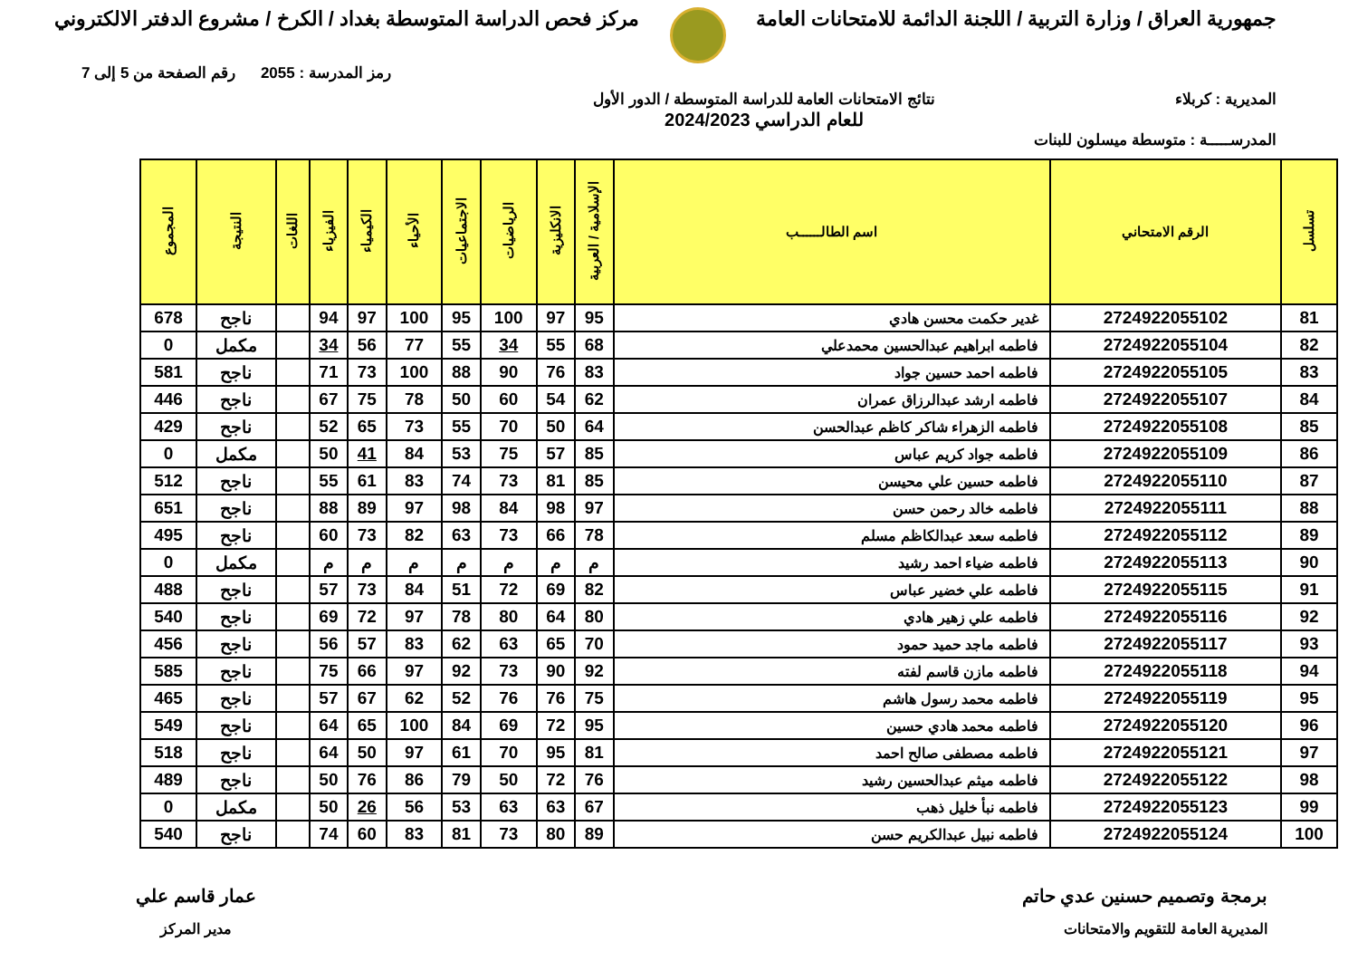جمهورية العراق / وزارة التربية / اللجنة الدائمة للامتحانات العامة
مركز فحص الدراسة المتوسطة بغداد / الكرخ / مشروع الدفتر الالكتروني
رمز المدرسة : 2055 رقم الصفحة من 5 إلى 7
المديرية : كربلاء نتائج الامتحانات العامة للدراسة المتوسطة / الدور الأول
للعام الدراسي 2024/2023
المدرســـــة : متوسطة ميسلون للبنات
| تسلسل | الرقم الامتحاني | اسم الطالــــــب | الإسلامية / العربية | الانكليزية | الرياضيات | الاجتماعيات | الأحياء | الكيمياء | الفيزياء | اللغات | النتيجة | المجموع |
| --- | --- | --- | --- | --- | --- | --- | --- | --- | --- | --- | --- | --- |
| 81 | 2724922055102 | غدير حكمت محسن هادي | 95 | 97 | 100 | 95 | 100 | 97 | 94 | | ناجح | 678 |
| 82 | 2724922055104 | فاطمه ابراهيم عبدالحسين محمدعلي | 68 | 55 | 34 | 55 | 77 | 56 | 34 | | مكمل | 0 |
| 83 | 2724922055105 | فاطمه احمد حسين جواد | 83 | 76 | 90 | 88 | 100 | 73 | 71 | | ناجح | 581 |
| 84 | 2724922055107 | فاطمه ارشد عبدالرزاق عمران | 62 | 54 | 60 | 50 | 78 | 75 | 67 | | ناجح | 446 |
| 85 | 2724922055108 | فاطمه الزهراء شاكر كاظم عبدالحسن | 64 | 50 | 70 | 55 | 73 | 65 | 52 | | ناجح | 429 |
| 86 | 2724922055109 | فاطمه جواد كريم عباس | 85 | 57 | 75 | 53 | 84 | 41 | 50 | | مكمل | 0 |
| 87 | 2724922055110 | فاطمه حسين علي محيسن | 85 | 81 | 73 | 74 | 83 | 61 | 55 | | ناجح | 512 |
| 88 | 2724922055111 | فاطمه خالد رحمن حسن | 97 | 98 | 84 | 98 | 97 | 89 | 88 | | ناجح | 651 |
| 89 | 2724922055112 | فاطمه سعد عبدالكاظم مسلم | 78 | 66 | 73 | 63 | 82 | 73 | 60 | | ناجح | 495 |
| 90 | 2724922055113 | فاطمه ضياء احمد رشيد | م | م | م | م | م | م | م | | مكمل | 0 |
| 91 | 2724922055115 | فاطمه علي خضير عباس | 82 | 69 | 72 | 51 | 84 | 73 | 57 | | ناجح | 488 |
| 92 | 2724922055116 | فاطمه علي زهير هادي | 80 | 64 | 80 | 78 | 97 | 72 | 69 | | ناجح | 540 |
| 93 | 2724922055117 | فاطمه ماجد حميد حمود | 70 | 65 | 63 | 62 | 83 | 57 | 56 | | ناجح | 456 |
| 94 | 2724922055118 | فاطمه مازن قاسم لفته | 92 | 90 | 73 | 92 | 97 | 66 | 75 | | ناجح | 585 |
| 95 | 2724922055119 | فاطمه محمد رسول هاشم | 75 | 76 | 76 | 52 | 62 | 67 | 57 | | ناجح | 465 |
| 96 | 2724922055120 | فاطمه محمد هادي حسين | 95 | 72 | 69 | 84 | 100 | 65 | 64 | | ناجح | 549 |
| 97 | 2724922055121 | فاطمه مصطفى صالح احمد | 81 | 95 | 70 | 61 | 97 | 50 | 64 | | ناجح | 518 |
| 98 | 2724922055122 | فاطمه ميثم عبدالحسين رشيد | 76 | 72 | 50 | 79 | 86 | 76 | 50 | | ناجح | 489 |
| 99 | 2724922055123 | فاطمه نبأ خليل ذهب | 67 | 63 | 63 | 53 | 56 | 26 | 50 | | مكمل | 0 |
| 100 | 2724922055124 | فاطمه نبيل عبدالكريم حسن | 89 | 80 | 73 | 81 | 83 | 60 | 74 | | ناجح | 540 |
برمجة وتصميم حسنين عدي حاتم
المديرية العامة للتقويم والامتحانات
عمار قاسم علي
مدير المركز